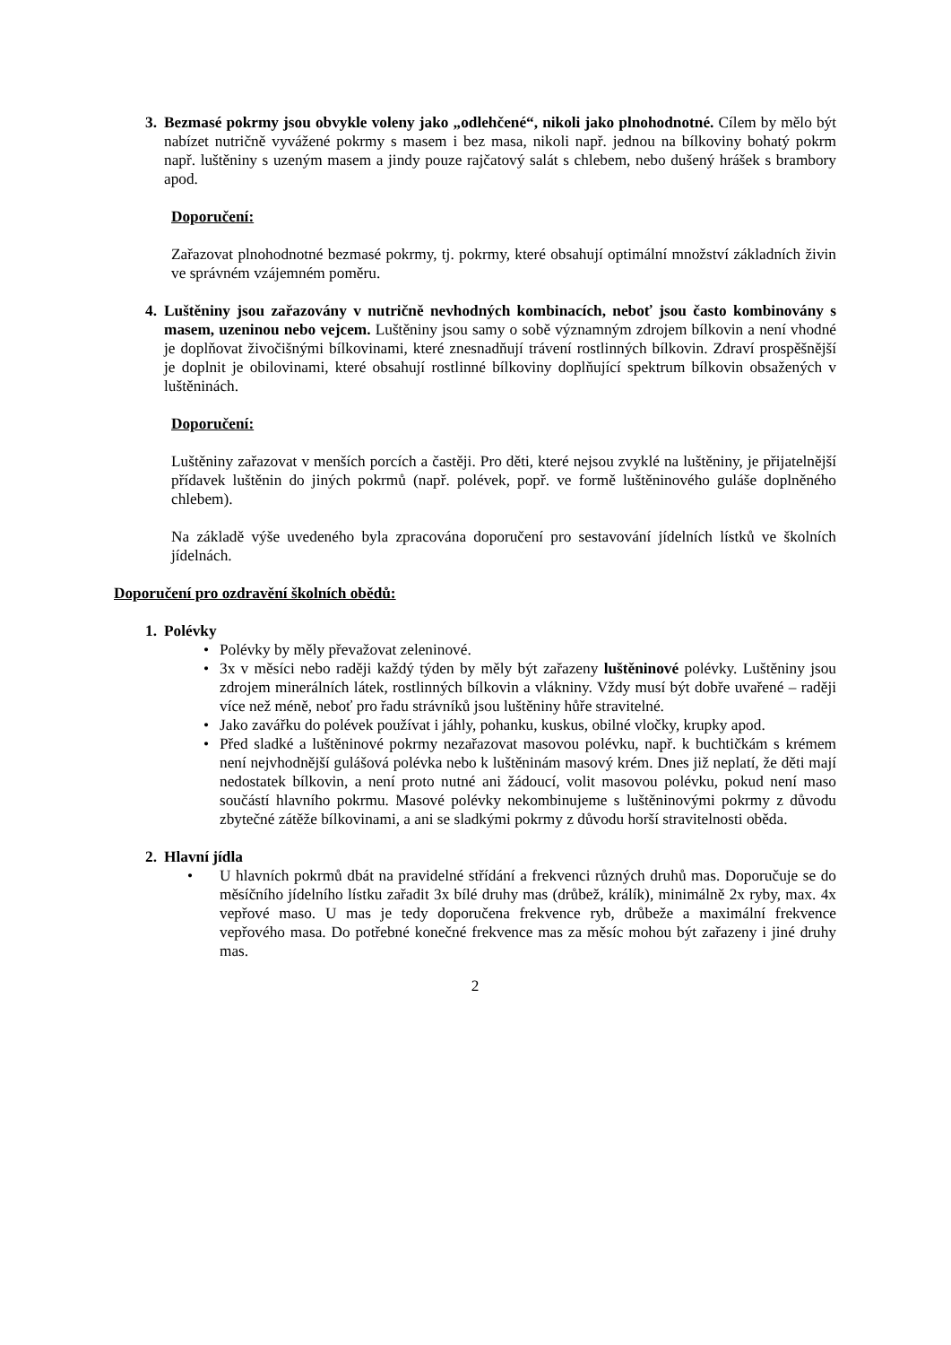3. Bezmasé pokrmy jsou obvykle voleny jako „odlehčené“, nikoli jako plnohodnotné. Cílem by mělo být nabízet nutričně vyvážené pokrmy s masem i bez masa, nikoli např. jednou na bílkoviny bohatý pokrm např. luštěniny s uzeným masem a jindy pouze rajčatový salát s chlebem, nebo dušený hrášek s brambory apod.
Doporučení:
Zařazovat plnohodnotné bezmasé pokrmy, tj. pokrmy, které obsahují optimální množství základních živin ve správném vzájemném poměru.
4. Luštěniny jsou zařazovány v nutričně nevhodných kombinacích, neboť jsou často kombinovány s masem, uzeninou nebo vejcem. Luštěniny jsou samy o sobě významným zdrojem bílkovin a není vhodné je doplňovat živočišnými bílkovinami, které znesnadňují trávení rostlinných bílkovin. Zdraví prospěšnější je doplnit je obilovinami, které obsahují rostlinné bílkoviny doplňující spektrum bílkovin obsažených v luštěninách.
Doporučení:
Luštěniny zařazovat v menších porcích a častěji. Pro děti, které nejsou zvyklé na luštěniny, je přijatelnější přídavek luštěnin do jiných pokrmů (např. polévek, popř. ve formě luštěninového guláše doplněného chlebem).
Na základě výše uvedeného byla zpracována doporučení pro sestavování jídelních lístků ve školních jídelnách.
Doporučení pro ozdravění školních obědů:
1. Polévky
• Polévky by měly převažovat zeleninové.
• 3x v měsíci nebo raději každý týden by měly být zařazeny luštěninové polévky. Luštěniny jsou zdrojem minerálních látek, rostlinných bílkovin a vlákniny. Vždy musí být dobře uvařené – raději více než méně, neboť pro řadu strávníků jsou luštěniny hůře stravitelné.
• Jako zavářku do polévek používat i jáhly, pohanku, kuskus, obilné vločky, krupky apod.
• Před sladké a luštěninové pokrmy nezařazovat masovou polévku, např. k buchtičkám s krémem není nejvhodnější gulášová polévka nebo k luštěninám masový krém. Dnes již neplatí, že děti mají nedostatek bílkovin, a není proto nutné ani žádoucí, volit masovou polévku, pokud není maso součástí hlavního pokrmu. Masové polévky nekombinujeme s luštěninovými pokrmy z důvodu zbytečné zátěže bílkovinami, a ani se sladkými pokrmy z důvodu horší stravitelnosti oběda.
2. Hlavní jídla
• U hlavních pokrmů dbát na pravidelné střídání a frekvenci různých druhů mas. Doporučuje se do měsíčního jídelního lístku zařadit 3x bílé druhy mas (drůbež, králík), minimálně 2x ryby, max. 4x vepřové maso. U mas je tedy doporučena frekvence ryb, drůbeže a maximální frekvence vepřového masa. Do potřebné konečné frekvence mas za měsíc mohou být zařazeny i jiné druhy mas.
2